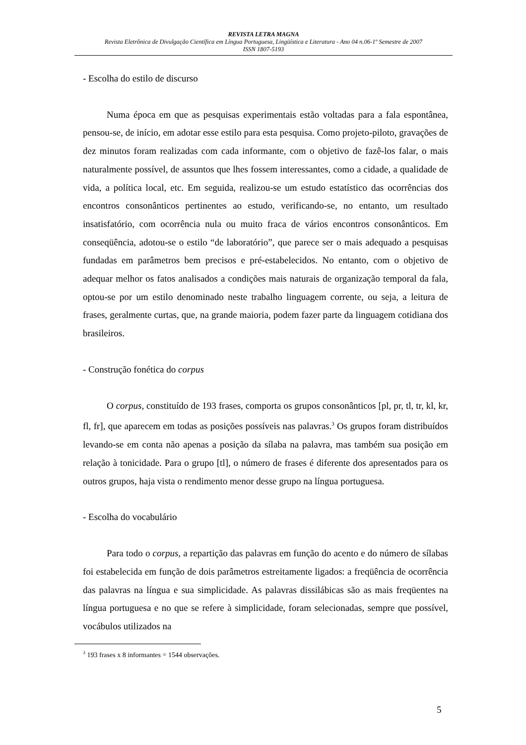REVISTA LETRA MAGNA
Revista Eletrônica de Divulgação Científica em Língua Portuguesa, Lingüística e Literatura - Ano 04 n.06-1º Semestre de 2007
ISSN 1807-5193
- Escolha do estilo de discurso
Numa época em que as pesquisas experimentais estão voltadas para a fala espontânea, pensou-se, de início, em adotar esse estilo para esta pesquisa. Como projeto-piloto, gravações de dez minutos foram realizadas com cada informante, com o objetivo de fazê-los falar, o mais naturalmente possível, de assuntos que lhes fossem interessantes, como a cidade, a qualidade de vida, a política local, etc. Em seguida, realizou-se um estudo estatístico das ocorrências dos encontros consonânticos pertinentes ao estudo, verificando-se, no entanto, um resultado insatisfatório, com ocorrência nula ou muito fraca de vários encontros consonânticos. Em conseqüência, adotou-se o estilo “de laboratório”, que parece ser o mais adequado a pesquisas fundadas em parâmetros bem precisos e pré-estabelecidos. No entanto, com o objetivo de adequar melhor os fatos analisados a condições mais naturais de organização temporal da fala, optou-se por um estilo denominado neste trabalho linguagem corrente, ou seja, a leitura de frases, geralmente curtas, que, na grande maioria, podem fazer parte da linguagem cotidiana dos brasileiros.
- Construção fonética do corpus
O corpus, constituído de 193 frases, comporta os grupos consonânticos [pl, pr, tl, tr, kl, kr, fl, fr], que aparecem em todas as posições possíveis nas palavras.<sup>3</sup> Os grupos foram distribuídos levando-se em conta não apenas a posição da sílaba na palavra, mas também sua posição em relação à tonicidade. Para o grupo [tl], o número de frases é diferente dos apresentados para os outros grupos, haja vista o rendimento menor desse grupo na língua portuguesa.
- Escolha do vocabulário
Para todo o corpus, a repartição das palavras em função do acento e do número de sílabas foi estabelecida em função de dois parâmetros estreitamente ligados: a freqüência de ocorrência das palavras na língua e sua simplicidade. As palavras dissilábicas são as mais freqüentes na língua portuguesa e no que se refere à simplicidade, foram selecionadas, sempre que possível, vocábulos utilizados na
<sup>3</sup> 193 frases x 8 informantes = 1544 observações.
5